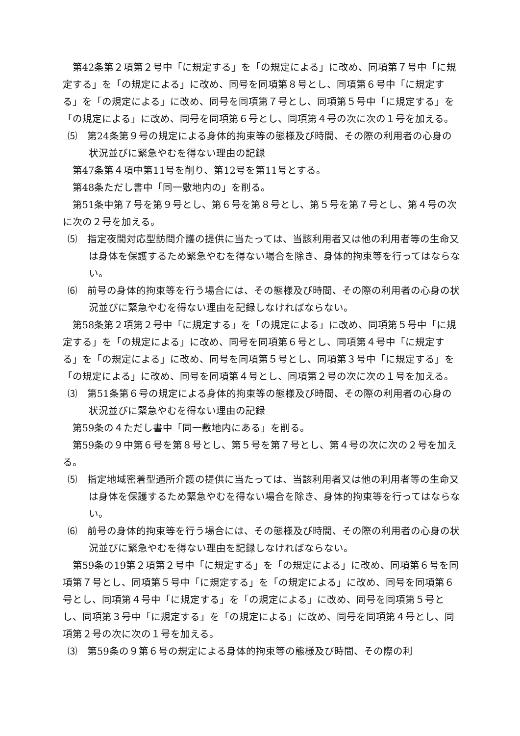第42条第２項第２号中「に規定する」を「の規定による」に改め、同項第７号中「に規定する」を「の規定による」に改め、同号を同項第８号とし、同項第６号中「に規定する」を「の規定による」に改め、同号を同項第７号とし、同項第５号中「に規定する」を「の規定による」に改め、同号を同項第６号とし、同項第４号の次に次の１号を加える。
⑸　第24条第９号の規定による身体的拘束等の態様及び時間、その際の利用者の心身の状況並びに緊急やむを得ない理由の記録
第47条第４項中第11号を削り、第12号を第11号とする。
第48条ただし書中「同一敷地内の」を削る。
第51条中第７号を第９号とし、第６号を第８号とし、第５号を第７号とし、第４号の次に次の２号を加える。
⑸　指定夜間対応型訪問介護の提供に当たっては、当該利用者又は他の利用者等の生命又は身体を保護するため緊急やむを得ない場合を除き、身体的拘束等を行ってはならない。
⑹　前号の身体的拘束等を行う場合には、その態様及び時間、その際の利用者の心身の状況並びに緊急やむを得ない理由を記録しなければならない。
第58条第２項第２号中「に規定する」を「の規定による」に改め、同項第５号中「に規定する」を「の規定による」に改め、同号を同項第６号とし、同項第４号中「に規定する」を「の規定による」に改め、同号を同項第５号とし、同項第３号中「に規定する」を「の規定による」に改め、同号を同項第４号とし、同項第２号の次に次の１号を加える。
⑶　第51条第６号の規定による身体的拘束等の態様及び時間、その際の利用者の心身の状況並びに緊急やむを得ない理由の記録
第59条の４ただし書中「同一敷地内にある」を削る。
第59条の９中第６号を第８号とし、第５号を第７号とし、第４号の次に次の２号を加える。
⑸　指定地域密着型通所介護の提供に当たっては、当該利用者又は他の利用者等の生命又は身体を保護するため緊急やむを得ない場合を除き、身体的拘束等を行ってはならない。
⑹　前号の身体的拘束等を行う場合には、その態様及び時間、その際の利用者の心身の状況並びに緊急やむを得ない理由を記録しなければならない。
第59条の19第２項第２号中「に規定する」を「の規定による」に改め、同項第６号を同項第７号とし、同項第５号中「に規定する」を「の規定による」に改め、同号を同項第６号とし、同項第４号中「に規定する」を「の規定による」に改め、同号を同項第５号とし、同項第３号中「に規定する」を「の規定による」に改め、同号を同項第４号とし、同項第２号の次に次の１号を加える。
⑶　第59条の９第６号の規定による身体的拘束等の態様及び時間、その際の利